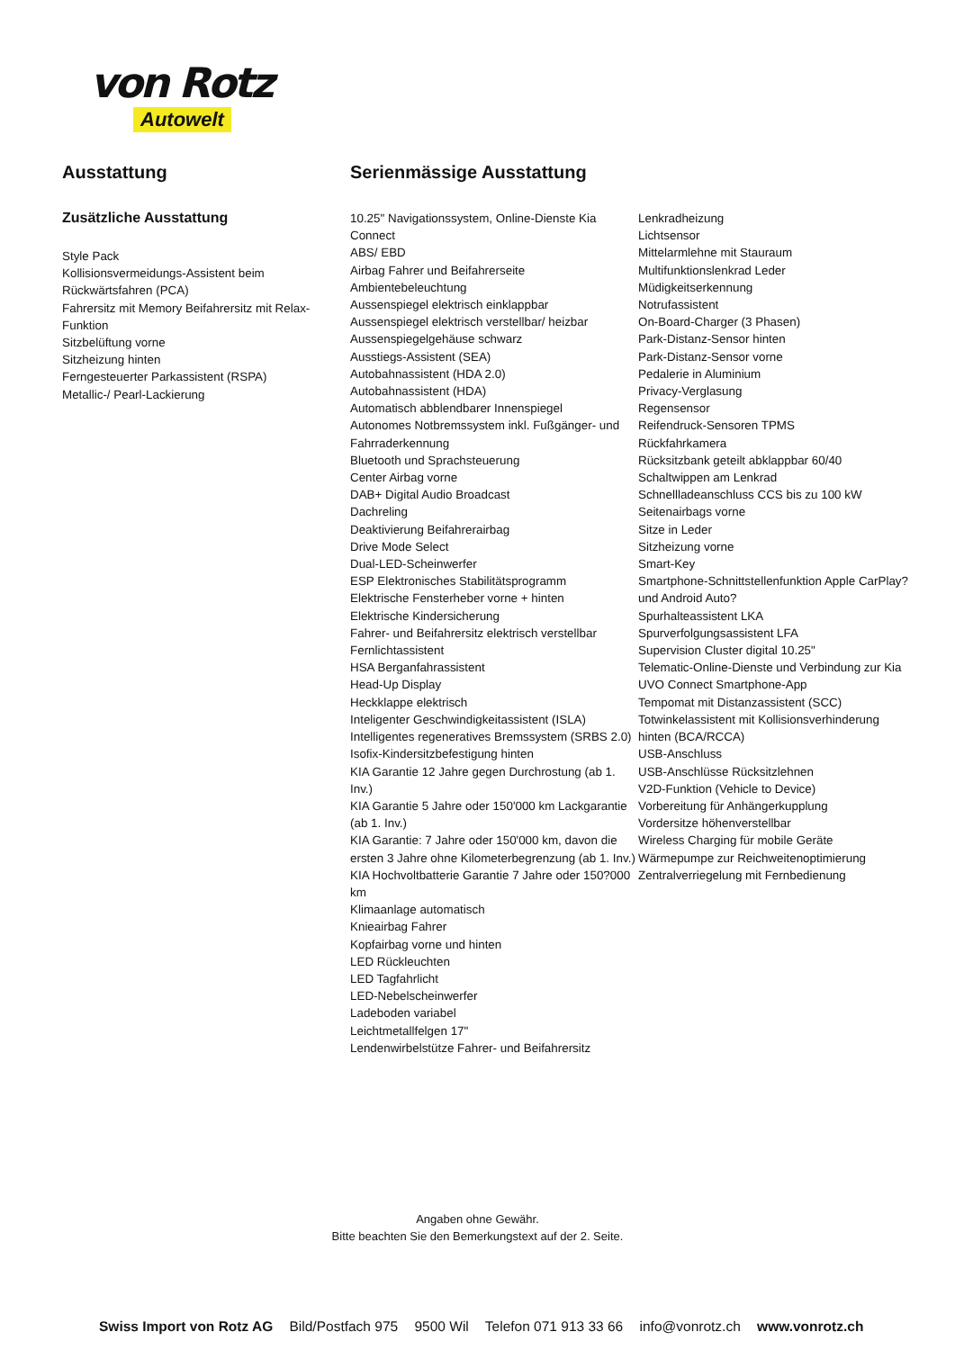von Rotz
Autowelt
Ausstattung
Zusätzliche Ausstattung
Style Pack
Kollisionsvermeidungs-Assistent beim Rückwärtsfahren (PCA)
Fahrersitz mit Memory Beifahrersitz mit Relax-Funktion
Sitzbelüftung vorne
Sitzheizung hinten
Ferngesteuerter Parkassistent (RSPA)
Metallic-/ Pearl-Lackierung
Serienmässige Ausstattung
10.25" Navigationssystem, Online-Dienste Kia Connect
ABS/ EBD
Airbag Fahrer und Beifahrerseite
Ambientebeleuchtung
Aussenspiegel elektrisch einklappbar
Aussenspiegel elektrisch verstellbar/ heizbar
Aussenspiegelgehäuse schwarz
Ausstiegs-Assistent (SEA)
Autobahnassistent (HDA 2.0)
Autobahnassistent (HDA)
Automatisch abblendbarer Innenspiegel
Autonomes Notbremssystem inkl. Fußgänger- und Fahrraderkennung
Bluetooth und Sprachsteuerung
Center Airbag vorne
DAB+ Digital Audio Broadcast
Dachreling
Deaktivierung Beifahrerairbag
Drive Mode Select
Dual-LED-Scheinwerfer
ESP Elektronisches Stabilitätsprogramm
Elektrische Fensterheber vorne + hinten
Elektrische Kindersicherung
Fahrer- und Beifahrersitz elektrisch verstellbar
Fernlichtassistent
HSA Berganfahrassistent
Head-Up Display
Heckklappe elektrisch
Inteligenter Geschwindigkeitassistent (ISLA)
Intelligentes regeneratives Bremssystem (SRBS 2.0)
Isofix-Kindersitzbefestigung hinten
KIA Garantie 12 Jahre gegen Durchrostung (ab 1. Inv.)
KIA Garantie 5 Jahre oder 150'000 km Lackgarantie (ab 1. Inv.)
KIA Garantie: 7 Jahre oder 150'000 km, davon die ersten 3 Jahre ohne Kilometerbegrenzung (ab 1. Inv.)
KIA Hochvoltbatterie Garantie 7 Jahre oder 150?000 km
Klimaanlage automatisch
Knieairbag Fahrer
Kopfairbag vorne und hinten
LED Rückleuchten
LED Tagfahrlicht
LED-Nebelscheinwerfer
Ladeboden variabel
Leichtmetallfelgen 17"
Lendenwirbelstütze Fahrer- und Beifahrersitz
Lenkradheizung
Lichtsensor
Mittelarmlehne mit Stauraum
Multifunktionslenkrad Leder
Müdigkeitserkennung
Notrufassistent
On-Board-Charger (3 Phasen)
Park-Distanz-Sensor hinten
Park-Distanz-Sensor vorne
Pedalerie in Aluminium
Privacy-Verglasung
Regensensor
Reifendruck-Sensoren TPMS
Rückfahrkamera
Rücksitzbank geteilt abklappbar 60/40
Schaltwippen am Lenkrad
Schnellladeanschluss CCS bis zu 100 kW
Seitenairbags vorne
Sitze in Leder
Sitzheizung vorne
Smart-Key
Smartphone-Schnittstellenfunktion Apple CarPlay? und Android Auto?
Spurhalteassistent LKA
Spurverfolgungsassistent LFA
Supervision Cluster digital 10.25"
Telematic-Online-Dienste und Verbindung zur Kia UVO Connect Smartphone-App
Tempomat mit Distanzassistent (SCC)
Totwinkelassistent mit Kollisionsverhinderung hinten (BCA/RCCA)
USB-Anschluss
USB-Anschlüsse Rücksitzlehnen
V2D-Funktion (Vehicle to Device)
Vorbereitung für Anhängerkupplung
Vordersitze höhenverstellbar
Wireless Charging für mobile Geräte
Wärmepumpe zur Reichweitenoptimierung
Zentralverriegelung mit Fernbedienung
Angaben ohne Gewähr.
Bitte beachten Sie den Bemerkungstext auf der 2. Seite.
Swiss Import von Rotz AG Bild/Postfach 975 9500 Wil Telefon 071 913 33 66 info@vonrotz.ch www.vonrotz.ch